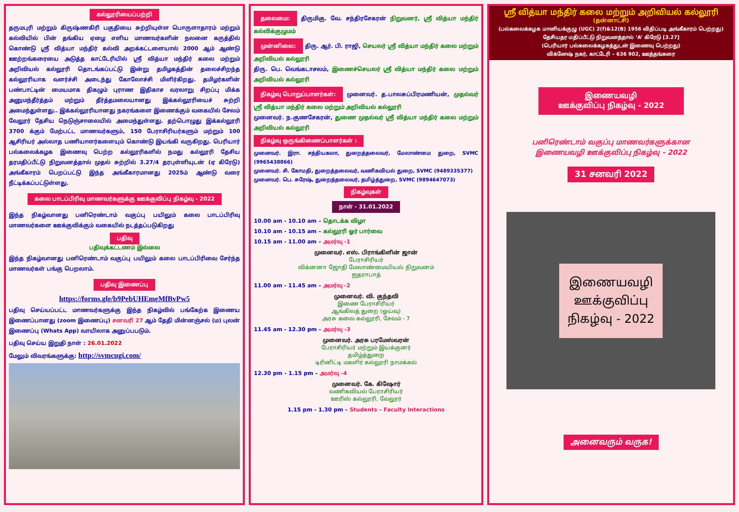கல்லூரியைப்பற்றி
தருமபுரி மற்றும் கிருஷ்ணகிரி பகுதியை சுற்றியுள்ள பொருளாதாரம் மற்றும் கல்வியில் பின் தங்கிய ஏழை எளிய மாணவர்களின் நலனை கருத்தில் கொண்டு ஸ்ரீ வித்யா மந்திர் கல்வி அறக்கட்டளையால் 2000 ஆம் ஆண்டு ஊற்றங்கரையை அடுத்த காட்டேரியில் ஸ்ரீ வித்யா மந்திர் கலை மற்றும் அறிவியல் கல்லூரி தொடங்கப்பட்டு இன்று தமிழகத்தின் தலைச்சிறந்த கல்லூரியாக வளர்ச்சி அடைந்து கோலோச்சி மிளிர்கிறது. தமிழர்களின் பண்பாட்டின் மையமாக திகழும் புராண இதிகாச வரலாறு சிறப்பு மிக்க அனுமந்தீர்த்தம் மற்றும் தீர்த்தமலையானது இக்கல்லூரியைச் சுற்றி அமைந்துள்ளது.. இக்கல்லூரியானது நகரங்களை இணைக்கும் வகையில் சேலம் வேலூர் தேசிய நெடுஞ்சாலையில் அமைந்துள்ளது. தற்பொழுது இக்கல்லூரி 3700 க்கும் மேற்பட்ட மாணவர்களும், 150 பேராசிரியர்களும் மற்றும் 100 ஆசிரியர் அல்லாத பணியாளர்களையும் கொண்டு இயங்கி வருகிறது. பெரியார் பல்கலைக்கழக இணைவு பெற்ற கல்லூரிகளில் நமது கல்லூரி தேசிய தரமதிப்பீட்டு நிறுவனத்தால் முதல் சுற்றில் 3.27/4 தரபுள்ளியுடன் (ஏ கிரேடு) அங்கீகாரம் பெறப்பட்டு இந்த அங்கீகாரமானது 2025ம் ஆண்டு வரை நீட்டிக்கப்பட்டுள்ளது.
கலை பாடப்பிரிவு மாணவர்களுக்கு ஊக்குவிப்பு நிகழ்வு - 2022
இந்த நிகழ்வானது பனிரெண்டாம் வகுப்பு பயிலும் கலை பாடப்பிரிவு மாணவர்களை ஊக்குவிக்கும் வகையில் நடத்தப்படுகிறது
பதிவு
பதிவுக்கட்டணம் இல்லை
இந்த நிகழ்வானது பனிரெண்டாம் வகுப்பு பயிலும் கலை பாடப்பிரிவை சேர்ந்த மாணவர்கள் பங்கு பெறலாம்.
பதிவு இணைப்பு
https://forms.gle/b9PebUHEmeMfBvPw5
பதிவு செய்யப்பட்ட மாணவர்களுக்கு இந்த நிகழ்வில் பங்கேற்க இணைய இணைப்பானது (zoom இணைப்பு) சனவரி 27 ஆம் தேதி மின்னஞ்சல் (ம) புலன் இணைப்பு (Whats App) வாயிலாக அனுப்பபடும்.
பதிவு செய்ய இறுதி நாள் : 26.01.2022
மேலும் விவரங்களுக்கு: http://svmcugi.com/
தலைமை: திருமிகு. வே. சந்திரசேகரன் நிறுவனர், ஸ்ரீ வித்யா மந்திர் கல்விக்குழுமம்
முன்னிலை: திரு. ஆர். பி. ராஜி, செயலர் ஸ்ரீ வித்யா மந்திர் கலை மற்றும் அறிவியல் கல்லூரி
திரு. பெ. வெங்கடாசலம், இணைச்செயலர் ஸ்ரீ வித்யா மந்திர் கலை மற்றும் அறிவியல் கல்லூரி
நிகழ்வு பொறுப்பாளர்கள்: முனைவர். த.பாலசுப்பிரமணியன், முதல்வர் ஸ்ரீ வித்யா மந்திர் கலை மற்றும் அறிவியல் கல்லூரி
முனைவர். ந.குணசேகரன், துணை முதல்வர் ஸ்ரீ வித்யா மந்திர் கலை மற்றும் அறிவியல் கல்லூரி
நிகழ்வு ஒருங்கிணைப்பாளர்கள் :
முனைவர். இரா. சத்தியகலா, துறைத்தலைவர், மேலாண்மை துறை, SVMC (9965438866)
முனைவர். சி. கோமதி, துறைத்தலைவர், வணிகவியல் துறை, SVMC (9489335377)
முனைவர். பெ. சுரேஷ், துறைத்தலைவர், தமிழ்த்துறை, SVMC (9894647073)
நிகழ்வுகள்
நாள் - 31.01.2022
10.00 am - 10.10 am – தொடக்க விழா
10.10 am - 10.15 am – கல்லூரி ஓர் பார்வை
10.15 am - 11.00 am – அமர்வு -1
முனைவர். எஸ். பிராங்கிளின் ஜான்
பேராசிரியர்
விக்னனா ஜோதி மேலாண்மையியல் நிறுவனம்
ஐதராபாத்
11.00 am - 11.45 am – அமர்வு -2
முனைவர். வி. குந்தவி
இணை பேராசிரியர்
ஆங்கிலத் துறை (ஓய்வு)
அரசு கலை கல்லூரி, சேலம் - 7
11.45 am - 12.30 pm – அமர்வு -3
முனைவர். அரசு பரமேஸ்வரன்
பேராசிரியர் மற்றும் இயக்குனர்
தமிழ்த்துறை
டிரினிட்டி மகளிர் கல்லூரி நாமக்கல்
12.30 pm - 1.15 pm – அமர்வு -4
முனைவர். கே. கிஷோர்
வணிகவியல் பேராசிரியர்
ஊரிஸ் கல்லூரி, வேலூர்
1.15 pm - 1.30 pm – Students – Faculty Interactions
ஸ்ரீ வித்யா மந்திர் கலை மற்றும் அறிவியல் கல்லூரி
(தன்னாட்சி)
(பல்கலைக்கழக மானியக்குழு (UGC) 2(f)&12(B) 1956 விதிப்படி அங்கீகாரம் பெற்றது)
தேசியதர மதிப்பீட்டு நிறுவனத்தால் ‘A’ கிரேடு [3.27]
(பெரியார் பல்கலைக்கழகத்துடன் இணைவு பெற்றது)
விக்னேஷ் நகர், காட்டேரி – 636 902, ஊத்தங்கரை
இணையவழி
ஊக்குவிப்பு நிகழ்வு - 2022
பனிரெண்டாம் வகுப்பு மாணவர்களுக்கான
இணையவழி ஊக்குவிப்பு நிகழ்வு - 2022
31 சனவரி 2022
இணையவழி ஊக்குவிப்பு நிகழ்வு - 2022
அனைவரும் வருக!